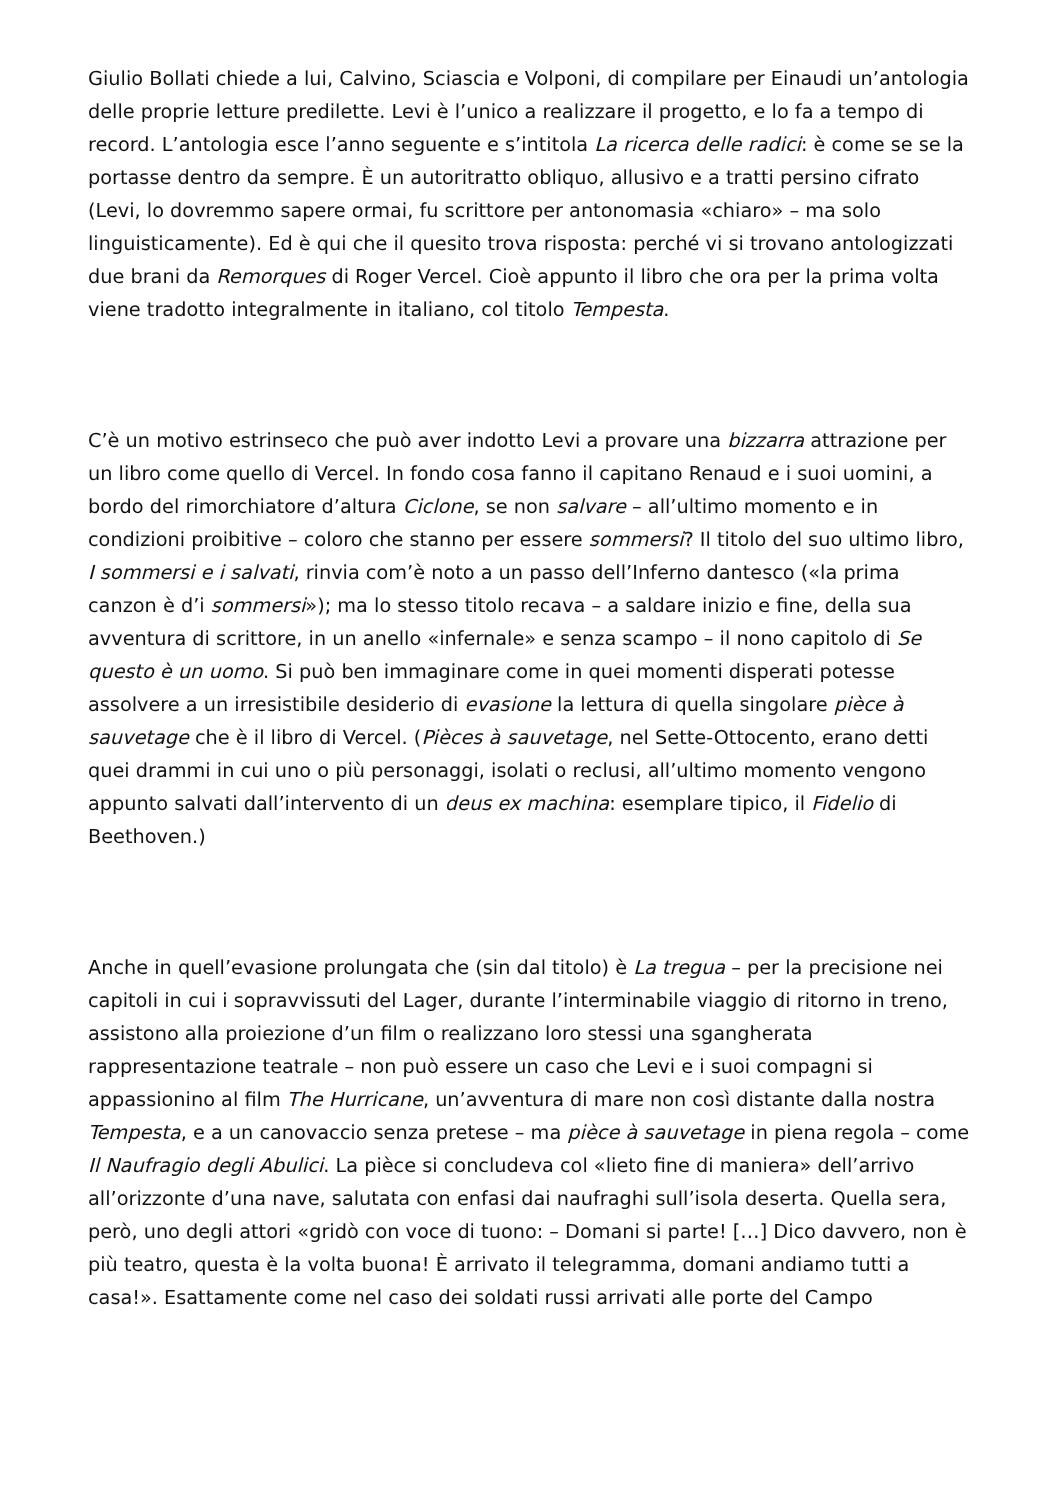Giulio Bollati chiede a lui, Calvino, Sciascia e Volponi, di compilare per Einaudi un’antologia delle proprie letture predilette. Levi è l’unico a realizzare il progetto, e lo fa a tempo di record. L’antologia esce l’anno seguente e s’intitola La ricerca delle radici: è come se se la portasse dentro da sempre. È un autoritratto obliquo, allusivo e a tratti persino cifrato (Levi, lo dovremmo sapere ormai, fu scrittore per antonomasia «chiaro» – ma solo linguisticamente). Ed è qui che il quesito trova risposta: perché vi si trovano antologizzati due brani da Remorques di Roger Vercel. Cioè appunto il libro che ora per la prima volta viene tradotto integralmente in italiano, col titolo Tempesta.
C’è un motivo estrinseco che può aver indotto Levi a provare una bizzarra attrazione per un libro come quello di Vercel. In fondo cosa fanno il capitano Renaud e i suoi uomini, a bordo del rimorchiatore d’altura Ciclone, se non salvare – all’ultimo momento e in condizioni proibitive – coloro che stanno per essere sommersi? Il titolo del suo ultimo libro, I sommersi e i salvati, rinvia com’è noto a un passo dell’Inferno dantesco («la prima canzon è d’i sommersi»); ma lo stesso titolo recava – a saldare inizio e fine, della sua avventura di scrittore, in un anello «infernale» e senza scampo – il nono capitolo di Se questo è un uomo. Si può ben immaginare come in quei momenti disperati potesse assolvere a un irresistibile desiderio di evasione la lettura di quella singolare pièce à sauvetage che è il libro di Vercel. (Pièces à sauvetage, nel Sette-Ottocento, erano detti quei drammi in cui uno o più personaggi, isolati o reclusi, all’ultimo momento vengono appunto salvati dall’intervento di un deus ex machina: esemplare tipico, il Fidelio di Beethoven.)
Anche in quell’evasione prolungata che (sin dal titolo) è La tregua – per la precisione nei capitoli in cui i sopravvissuti del Lager, durante l’interminabile viaggio di ritorno in treno, assistono alla proiezione d’un film o realizzano loro stessi una sgangherata rappresentazione teatrale – non può essere un caso che Levi e i suoi compagni si appassionino al film The Hurricane, un’avventura di mare non così distante dalla nostra Tempesta, e a un canovaccio senza pretese – ma pièce à sauvetage in piena regola – come Il Naufragio degli Abulici. La pièce si concludeva col «lieto fine di maniera» dell’arrivo all’orizzonte d’una nave, salutata con enfasi dai naufraghi sull’isola deserta. Quella sera, però, uno degli attori «gridò con voce di tuono: – Domani si parte! […] Dico davvero, non è più teatro, questa è la volta buona! È arrivato il telegramma, domani andiamo tutti a casa!». Esattamente come nel caso dei soldati russi arrivati alle porte del Campo